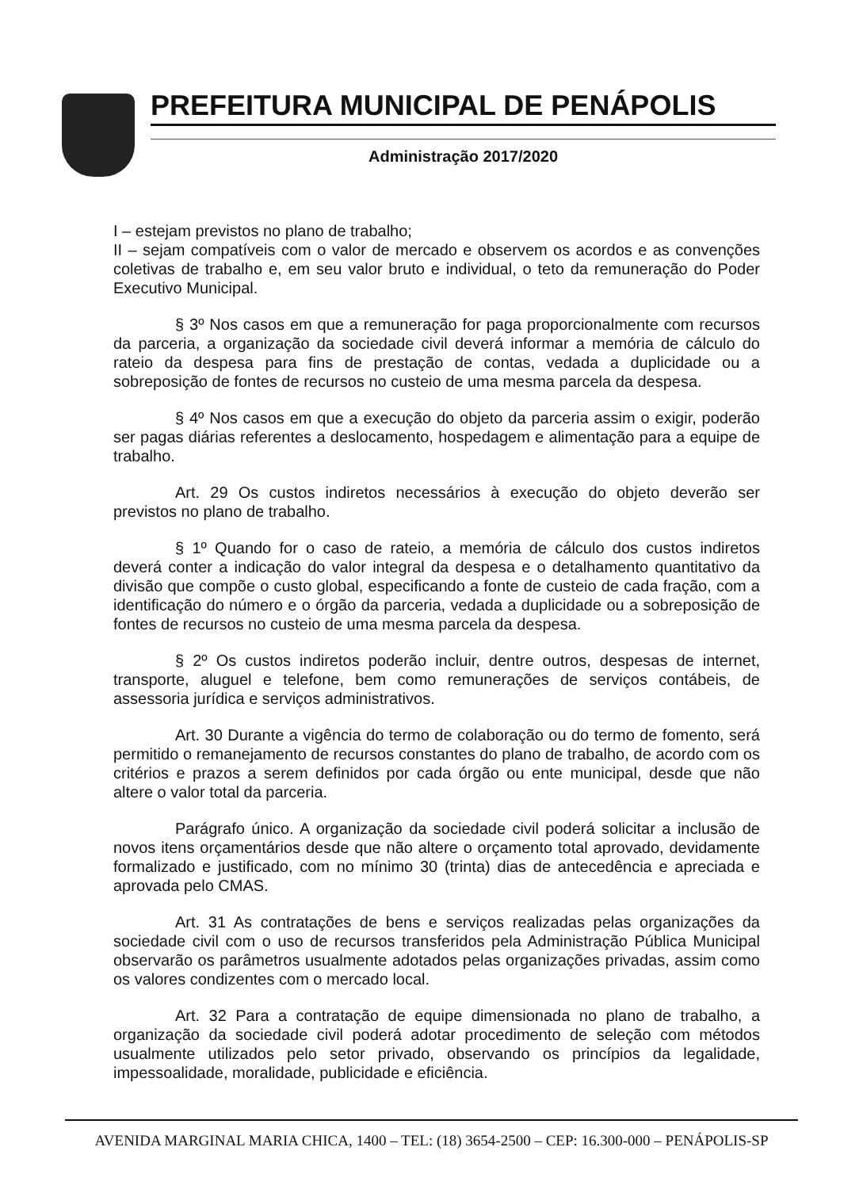PREFEITURA MUNICIPAL DE PENÁPOLIS
Administração 2017/2020
I – estejam previstos no plano de trabalho;
II – sejam compatíveis com o valor de mercado e observem os acordos e as convenções coletivas de trabalho e, em seu valor bruto e individual, o teto da remuneração do Poder Executivo Municipal.
§ 3º Nos casos em que a remuneração for paga proporcionalmente com recursos da parceria, a organização da sociedade civil deverá informar a memória de cálculo do rateio da despesa para fins de prestação de contas, vedada a duplicidade ou a sobreposição de fontes de recursos no custeio de uma mesma parcela da despesa.
§ 4º Nos casos em que a execução do objeto da parceria assim o exigir, poderão ser pagas diárias referentes a deslocamento, hospedagem e alimentação para a equipe de trabalho.
Art. 29 Os custos indiretos necessários à execução do objeto deverão ser previstos no plano de trabalho.
§ 1º Quando for o caso de rateio, a memória de cálculo dos custos indiretos deverá conter a indicação do valor integral da despesa e o detalhamento quantitativo da divisão que compõe o custo global, especificando a fonte de custeio de cada fração, com a identificação do número e o órgão da parceria, vedada a duplicidade ou a sobreposição de fontes de recursos no custeio de uma mesma parcela da despesa.
§ 2º Os custos indiretos poderão incluir, dentre outros, despesas de internet, transporte, aluguel e telefone, bem como remunerações de serviços contábeis, de assessoria jurídica e serviços administrativos.
Art. 30 Durante a vigência do termo de colaboração ou do termo de fomento, será permitido o remanejamento de recursos constantes do plano de trabalho, de acordo com os critérios e prazos a serem definidos por cada órgão ou ente municipal, desde que não altere o valor total da parceria.
Parágrafo único. A organização da sociedade civil poderá solicitar a inclusão de novos itens orçamentários desde que não altere o orçamento total aprovado, devidamente formalizado e justificado, com no mínimo 30 (trinta) dias de antecedência e apreciada e aprovada pelo CMAS.
Art. 31 As contratações de bens e serviços realizadas pelas organizações da sociedade civil com o uso de recursos transferidos pela Administração Pública Municipal observarão os parâmetros usualmente adotados pelas organizações privadas, assim como os valores condizentes com o mercado local.
Art. 32 Para a contratação de equipe dimensionada no plano de trabalho, a organização da sociedade civil poderá adotar procedimento de seleção com métodos usualmente utilizados pelo setor privado, observando os princípios da legalidade, impessoalidade, moralidade, publicidade e eficiência.
AVENIDA MARGINAL MARIA CHICA, 1400 – TEL: (18) 3654-2500 – CEP: 16.300-000 – PENÁPOLIS-SP